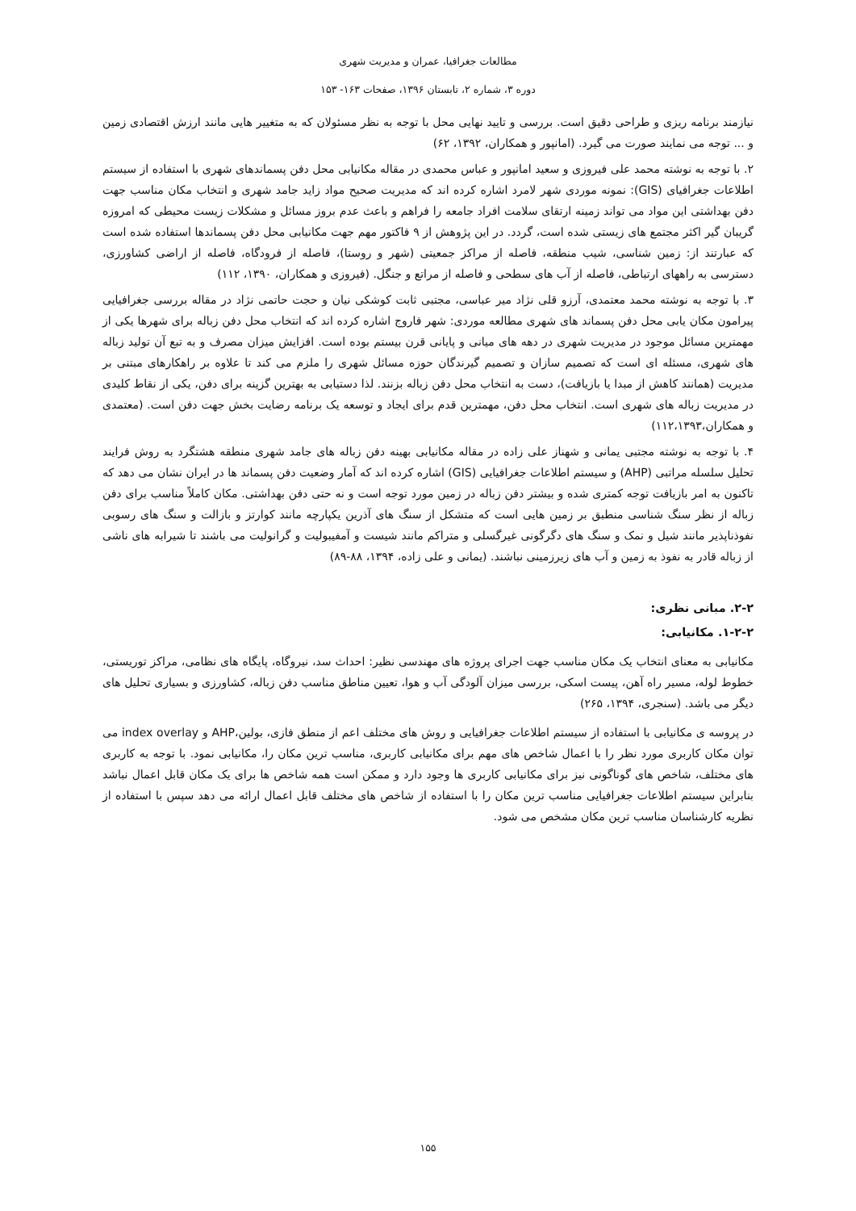مطالعات جغرافیا، عمران و مدیریت شهری
دوره ۳، شماره ۲، تابستان ۱۳۹۶، صفحات ۱۶۳- ۱۵۳
نیازمند برنامه ریزی و طراحی دقیق است. بررسی و تایید نهایی محل با توجه به نظر مسئولان که به متغییر هایی مانند ارزش اقتصادی زمین و ... توجه می نمایند صورت می گیرد. (امانپور و همکاران، ۱۳۹۲، ۶۲)
۲. با توجه به نوشته محمد علی فیروزی و سعید امانپور و عباس محمدی در مقاله مکانیابی محل دفن پسماندهای شهری با استفاده از سیستم اطلاعات جغرافیای (GIS): نمونه موردی شهر لامرد اشاره کرده اند که مدیریت صحیح مواد زاید جامد شهری و انتخاب مکان مناسب جهت دفن بهداشتی این مواد می تواند زمینه ارتقای سلامت افراد جامعه را فراهم و باعث عدم بروز مسائل و مشکلات زیست محیطی که امروزه گریبان گیر اکثر مجتمع های زیستی شده است، گردد. در این پژوهش از ۹ فاکتور مهم جهت مکانیابی محل دفن پسماندها استفاده شده است که عبارتند از: زمین شناسی، شیب منطقه، فاصله از مراکز جمعیتی (شهر و روستا)، فاصله از فرودگاه، فاصله از اراضی کشاورزی، دسترسی به راههای ارتباطی، فاصله از آب های سطحی و فاصله از مراتع و جنگل. (فیروزی و همکاران، ۱۳۹۰، ۱۱۲)
۳. با توجه به نوشته محمد معتمدی، آرزو قلی نژاد میر عباسی، مجتبی ثابت کوشکی نیان و حجت حاتمی نژاد در مقاله بررسی جغرافیایی پیرامون مکان یابی محل دفن پسماند های شهری مطالعه موردی: شهر فاروج اشاره کرده اند که انتخاب محل دفن زباله برای شهرها یکی از مهمترین مسائل موجود در مدیریت شهری در دهه های میانی و پایانی قرن بیستم بوده است. افزایش میزان مصرف و به تبع آن تولید زباله های شهری، مسئله ای است که تصمیم سازان و تصمیم گیرندگان حوزه مسائل شهری را ملزم می کند تا علاوه بر راهکارهای مبتنی بر مدیریت (همانند کاهش از مبدا یا بازیافت)، دست به انتخاب محل دفن زباله بزنند. لذا دستیابی به بهترین گزینه برای دفن، یکی از نقاط کلیدی در مدیریت زباله های شهری است. انتخاب محل دفن، مهمترین قدم برای ایجاد و توسعه یک برنامه رضایت بخش جهت دفن است. (معتمدی و همکاران،۱۱۲،۱۳۹۳)
۴. با توجه به نوشته مجتبی یمانی و شهناز علی زاده در مقاله مکانیابی بهینه دفن زباله های جامد شهری منطقه هشتگرد به روش فرایند تحلیل سلسله مراتبی (AHP) و سیستم اطلاعات جغرافیایی (GIS) اشاره کرده اند که آمار وضعیت دفن پسماند ها در ایران نشان می دهد که تاکنون به امر بازیافت توجه کمتری شده و بیشتر دفن زباله در زمین مورد توجه است و نه حتی دفن بهداشتی. مکان کاملاً مناسب برای دفن زباله از نظر سنگ شناسی منطبق بر زمین هایی است که متشکل از سنگ های آذرین یکپارچه مانند کوارتز و بازالت و سنگ های رسوبی نفوذناپذیر مانند شیل و نمک و سنگ های دگرگونی غیرگسلی و متراکم مانند شیست و آمفیبولیت و گرانولیت می باشند تا شیرابه های ناشی از زباله قادر به نفوذ به زمین و آب های زیرزمینی نباشند. (یمانی و علی زاده، ۱۳۹۴، ۸۸-۸۹)
۲-۲. مبانی نظری:
۱-۲-۲. مکانیابی:
مکانیابی به معنای انتخاب یک مکان مناسب جهت اجرای پروژه های مهندسی نظیر: احداث سد، نیروگاه، پایگاه های نظامی، مراکز توریستی، خطوط لوله، مسیر راه آهن، پیست اسکی، بررسی میزان آلودگی آب و هوا، تعیین مناطق مناسب دفن زباله، کشاورزی و بسیاری تحلیل های دیگر می باشد. (سنجری، ۱۳۹۴، ۲۶۵)
در پروسه ی مکانیابی با استفاده از سیستم اطلاعات جغرافیایی و روش های مختلف اعم از منطق فازی، بولین،AHP و index overlay می توان مکان کاربری مورد نظر را با اعمال شاخص های مهم برای مکانیابی کاربری، مناسب ترین مکان را، مکانیابی نمود. با توجه به کاربری های مختلف، شاخص های گوناگونی نیز برای مکانیابی کاربری ها وجود دارد و ممکن است همه شاخص ها برای یک مکان قابل اعمال نباشد بنابراین سیستم اطلاعات جغرافیایی مناسب ترین مکان را با استفاده از شاخص های مختلف قابل اعمال ارائه می دهد سپس با استفاده از نظریه کارشناسان مناسب ترین مکان مشخص می شود.
۱۵۵